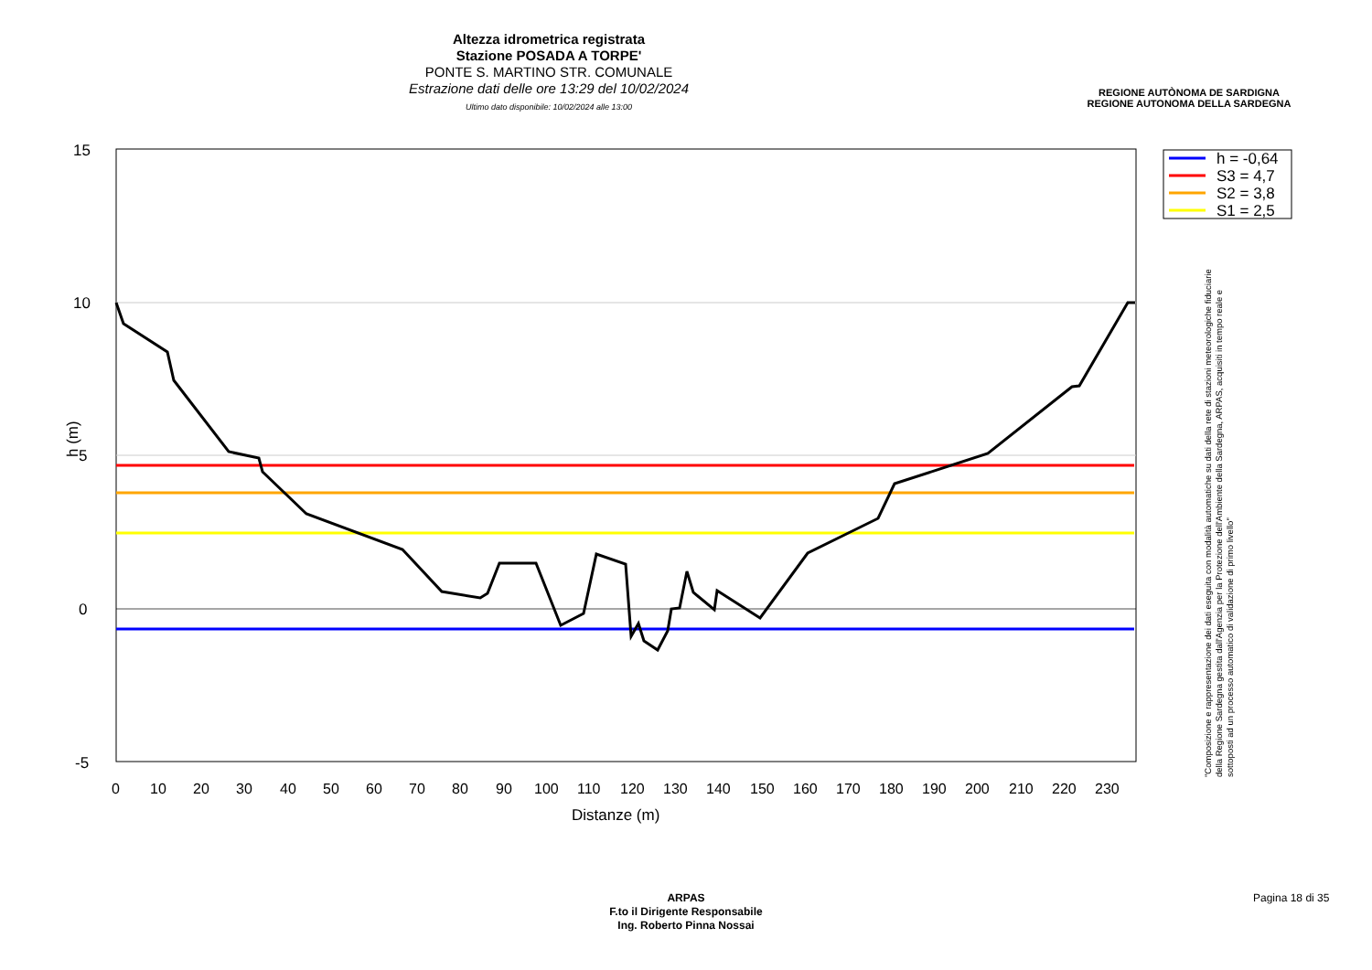Altezza idrometrica registrata
Stazione POSADA A TORPE'
PONTE S. MARTINO STR. COMUNALE
Estrazione dati delle ore 13:29 del 10/02/2024
Ultimo dato disponibile: 10/02/2024 alle 13:00
REGIONE AUTÒNOMA DE SARDIGNA
REGIONE AUTONOMA DELLA SARDEGNA
15
10
5
0
-5
0
10
20
30
40
50
60
70
80
90
100
110
120
130
140
150
160
170
180
190
200
210
220
230
Distanze (m)
h (m)
h = -0,64
S3 = 4,7
S2 = 3,8
S1 = 2,5
"Composizione e rappresentazione dei dati eseguita con modalità automatiche su dati della rete di stazioni meteorologiche fiduciarie della Regione Sardegna gestita dall'Agenzia per la Protezione dell'Ambiente della Sardegna, ARPAS, acquisiti in tempo reale e sottoposti ad un processo automatico di validazione di primo livello"
ARPAS
F.to il Dirigente Responsabile
Ing. Roberto Pinna Nossai
Pagina 18 di 35